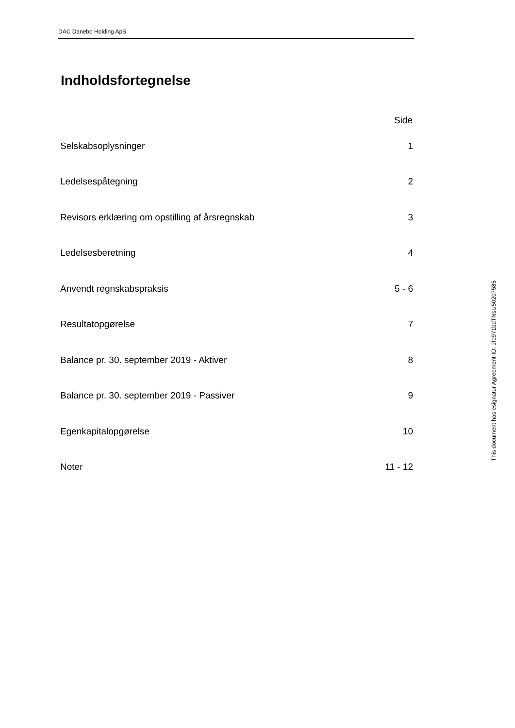DAC Danebo Holding ApS
Indholdsfortegnelse
| | Side |
| --- | --- |
| Selskabsoplysninger | 1 |
| Ledelsespåtegning | 2 |
| Revisors erklæring om opstilling af årsregnskab | 3 |
| Ledelsesberetning | 4 |
| Anvendt regnskabspraksis | 5 - 6 |
| Resultatopgørelse | 7 |
| Balance pr. 30. september 2019 - Aktiver | 8 |
| Balance pr. 30. september 2019 - Passiver | 9 |
| Egenkapitalopgørelse | 10 |
| Noter | 11 - 12 |
This document has esignatur Agreement-ID: 1fe971bdTNsU50207585